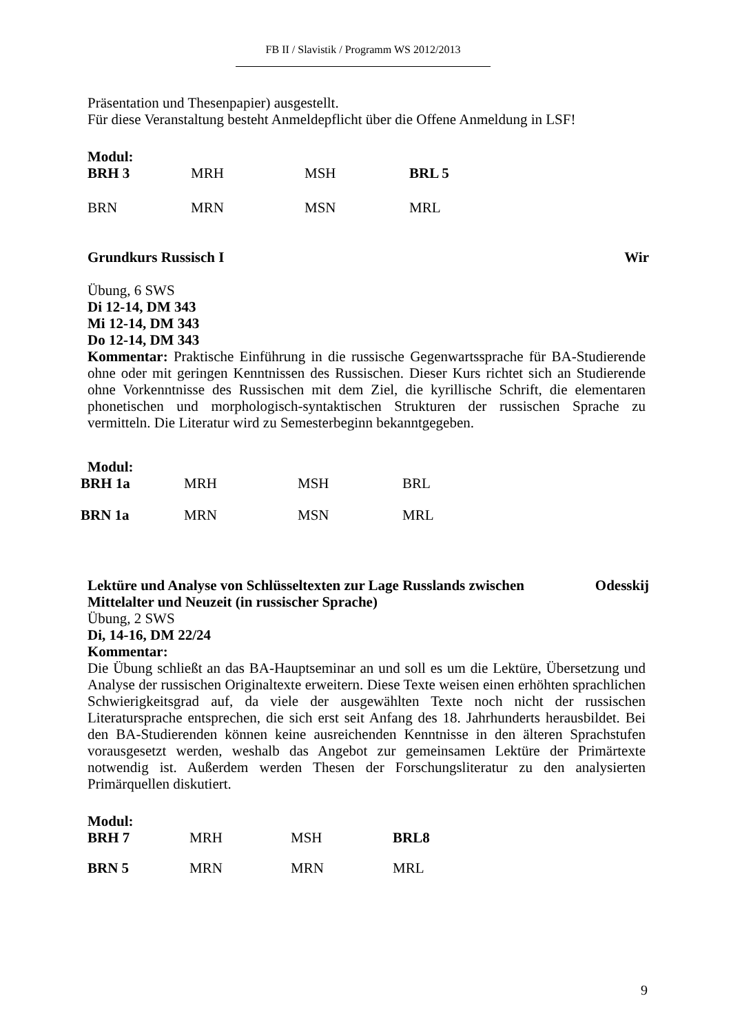FB II / Slavistik / Programm WS 2012/2013
Präsentation und Thesenpapier) ausgestellt.
Für diese Veranstaltung besteht Anmeldepflicht über die Offene Anmeldung in LSF!
Modul:
| BRH 3 | MRH | MSH | BRL 5 |
| BRN | MRN | MSN | MRL |
Grundkurs Russisch I Wir
Übung, 6 SWS
Di 12-14, DM 343
Mi 12-14, DM 343
Do 12-14, DM 343
Kommentar: Praktische Einführung in die russische Gegenwartssprache für BA-Studierende ohne oder mit geringen Kenntnissen des Russischen. Dieser Kurs richtet sich an Studierende ohne Vorkenntnisse des Russischen mit dem Ziel, die kyrillische Schrift, die elementaren phonetischen und morphologisch-syntaktischen Strukturen der russischen Sprache zu vermitteln. Die Literatur wird zu Semesterbeginn bekanntgegeben.
Modul:
| BRH 1a | MRH | MSH | BRL |
| BRN 1a | MRN | MSN | MRL |
Lektüre und Analyse von Schlüsseltexten zur Lage Russlands zwischen
Mittelalter und Neuzeit (in russischer Sprache) Odesskij
Übung, 2 SWS
Di, 14-16, DM 22/24
Kommentar:
Die Übung schließt an das BA-Hauptseminar an und soll es um die Lektüre, Übersetzung und Analyse der russischen Originaltexte erweitern. Diese Texte weisen einen erhöhten sprachlichen Schwierigkeitsgrad auf, da viele der ausgewählten Texte noch nicht der russischen Literatursprache entsprechen, die sich erst seit Anfang des 18. Jahrhunderts herausbildet. Bei den BA-Studierenden können keine ausreichenden Kenntnisse in den älteren Sprachstufen vorausgesetzt werden, weshalb das Angebot zur gemeinsamen Lektüre der Primärtexte notwendig ist. Außerdem werden Thesen der Forschungsliteratur zu den analysierten Primärquellen diskutiert.
Modul:
| BRH 7 | MRH | MSH | BRL8 |
| BRN 5 | MRN | MRN | MRL |
9